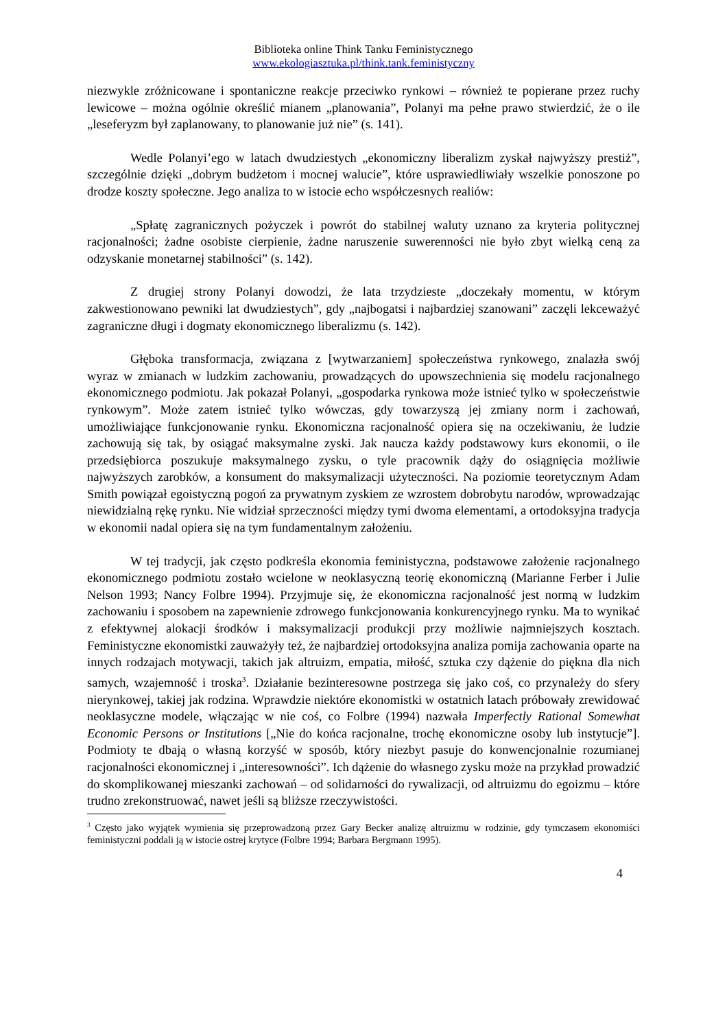Biblioteka online Think Tanku Feministycznego
www.ekologiasztuka.pl/think.tank.feministyczny
niezwykle zróżnicowane i spontaniczne reakcje przeciwko rynkowi – również te popierane przez ruchy lewicowe – można ogólnie określić mianem „planowania”, Polanyi ma pełne prawo stwierdzić, że o ile „leseferyzm był zaplanowany, to planowanie już nie” (s. 141).
Wedle Polanyi’ego w latach dwudziestych „ekonomiczny liberalizm zyskał najwyższy prestiż”, szczególnie dzięki „dobrym budżetom i mocnej walucie”, które usprawiedliwiały wszelkie ponoszone po drodze koszty społeczne. Jego analiza to w istocie echo współczesnych realiów:
„Spłatę zagranicznych pożyczek i powrót do stabilnej waluty uznano za kryteria politycznej racjonalności; żadne osobiste cierpienie, żadne naruszenie suwerenności nie było zbyt wielką ceną za odzyskanie monetarnej stabilności” (s. 142).
Z drugiej strony Polanyi dowodzi, że lata trzydzieste „doczekały momentu, w którym zakwestionowano pewniki lat dwudziestych”, gdy „najbogatsi i najbardziej szanowani” zaczęli lekceważyć zagraniczne długi i dogmaty ekonomicznego liberalizmu (s. 142).
Głęboka transformacja, związana z [wytwarzaniem] społeczeństwa rynkowego, znalazła swój wyraz w zmianach w ludzkim zachowaniu, prowadzących do upowszechnienia się modelu racjonalnego ekonomicznego podmiotu. Jak pokazał Polanyi, „gospodarka rynkowa może istnieć tylko w społeczeństwie rynkowym”. Może zatem istnieć tylko wówczas, gdy towarzyszą jej zmiany norm i zachowań, umożliwiające funkcjonowanie rynku. Ekonomiczna racjonalność opiera się na oczekiwaniu, że ludzie zachowują się tak, by osiągać maksymalne zyski. Jak naucza każdy podstawowy kurs ekonomii, o ile przedsiębiorca poszukuje maksymalnego zysku, o tyle pracownik dąży do osiągnięcia możliwie najwyższych zarobków, a konsument do maksymalizacji użyteczności. Na poziomie teoretycznym Adam Smith powiązał egoistyczną pogoń za prywatnym zyskiem ze wzrostem dobrobytu narodów, wprowadzając niewidzialną rękę rynku. Nie widział sprzeczności między tymi dwoma elementami, a ortodoksyjna tradycja w ekonomii nadal opiera się na tym fundamentalnym założeniu.
W tej tradycji, jak często podkreśla ekonomia feministyczna, podstawowe założenie racjonalnego ekonomicznego podmiotu zostało wcielone w neoklasyczną teorię ekonomiczną (Marianne Ferber i Julie Nelson 1993; Nancy Folbre 1994). Przyjmuje się, że ekonomiczna racjonalność jest normą w ludzkim zachowaniu i sposobem na zapewnienie zdrowego funkcjonowania konkurencyjnego rynku. Ma to wynikać z efektywnej alokacji środków i maksymalizacji produkcji przy możliwie najmniejszych kosztach. Feministyczne ekonomistki zauważyły też, że najbardziej ortodoksyjna analiza pomija zachowania oparte na innych rodzajach motywacji, takich jak altruizm, empatia, miłość, sztuka czy dążenie do piękna dla nich samych, wzajemność i troska<sup>3</sup>. Działanie bezinteresowne postrzega się jako coś, co przynależy do sfery nierynkowej, takiej jak rodzina. Wprawdzie niektóre ekonomistki w ostatnich latach próbowały zrewidować neoklasyczne modele, włączając w nie coś, co Folbre (1994) nazwała Imperfectly Rational Somewhat Economic Persons or Institutions [„Nie do końca racjonalne, trochę ekonomiczne osoby lub instytucje”]. Podmioty te dbają o własną korzyść w sposób, który niezbyt pasuje do konwencjonalnie rozumianej racjonalności ekonomicznej i „interesowności”. Ich dążenie do własnego zysku może na przykład prowadzić do skomplikowanej mieszanki zachowań – od solidarności do rywalizacji, od altruizmu do egoizmu – które trudno zrekonstruować, nawet jeśli są bliższe rzeczywistości.
<sup>3</sup> Często jako wyjątek wymienia się przeprowadzoną przez Gary Becker analizę altruizmu w rodzinie, gdy tymczasem ekonomiści feministyczni poddali ją w istocie ostrej krytyce (Folbre 1994; Barbara Bergmann 1995).
4